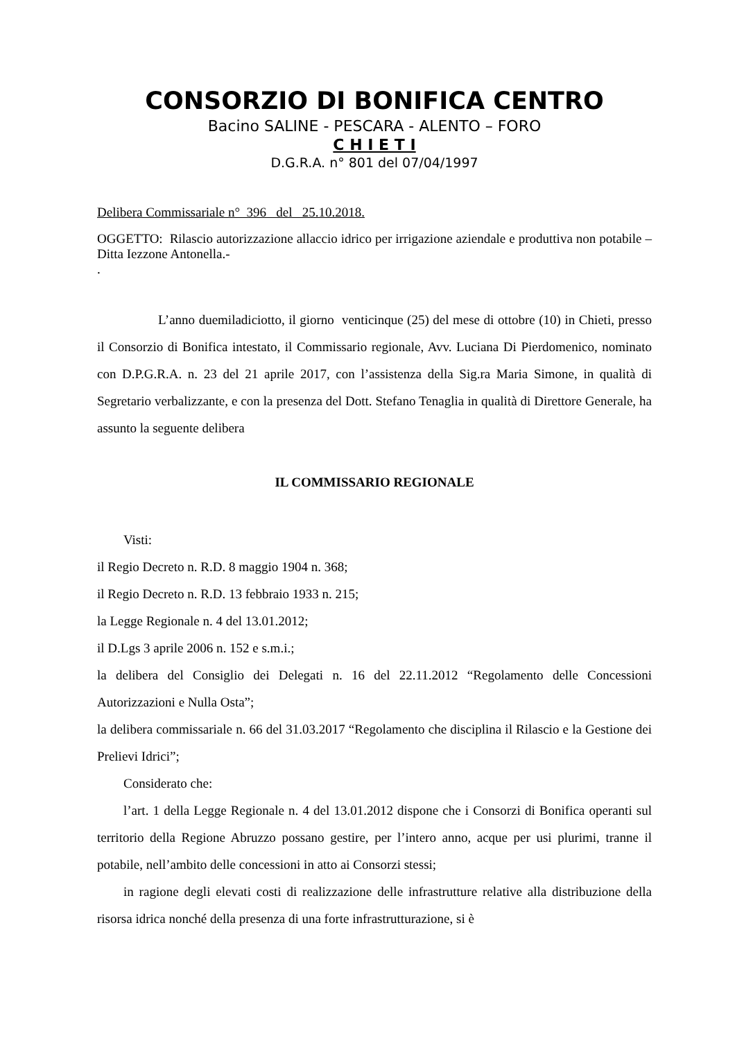CONSORZIO DI BONIFICA CENTRO
Bacino SALINE - PESCARA - ALENTO – FORO
C H I E T I
D.G.R.A. n° 801 del 07/04/1997
Delibera Commissariale n° 396 del 25.10.2018.
OGGETTO: Rilascio autorizzazione allaccio idrico per irrigazione aziendale e produttiva non potabile – Ditta Iezzone Antonella.-
.
L’anno duemiladiciotto, il giorno venticinque (25) del mese di ottobre (10) in Chieti, presso il Consorzio di Bonifica intestato, il Commissario regionale, Avv. Luciana Di Pierdomenico, nominato con D.P.G.R.A. n. 23 del 21 aprile 2017, con l’assistenza della Sig.ra Maria Simone, in qualità di Segretario verbalizzante, e con la presenza del Dott. Stefano Tenaglia in qualità di Direttore Generale, ha assunto la seguente delibera
IL COMMISSARIO REGIONALE
Visti:
il Regio Decreto n. R.D. 8 maggio 1904 n. 368;
il Regio Decreto n. R.D. 13 febbraio 1933 n. 215;
la Legge Regionale n. 4 del 13.01.2012;
il D.Lgs 3 aprile 2006 n. 152 e s.m.i.;
la delibera del Consiglio dei Delegati n. 16 del 22.11.2012 “Regolamento delle Concessioni Autorizzazioni e Nulla Osta”;
la delibera commissariale n. 66 del 31.03.2017 “Regolamento che disciplina il Rilascio e la Gestione dei Prelievi Idrici”;
Considerato che:
l’art. 1 della Legge Regionale n. 4 del 13.01.2012 dispone che i Consorzi di Bonifica operanti sul territorio della Regione Abruzzo possano gestire, per l’intero anno, acque per usi plurimi, tranne il potabile, nell’ambito delle concessioni in atto ai Consorzi stessi;
in ragione degli elevati costi di realizzazione delle infrastrutture relative alla distribuzione della risorsa idrica nonché della presenza di una forte infrastrutturazione, si è